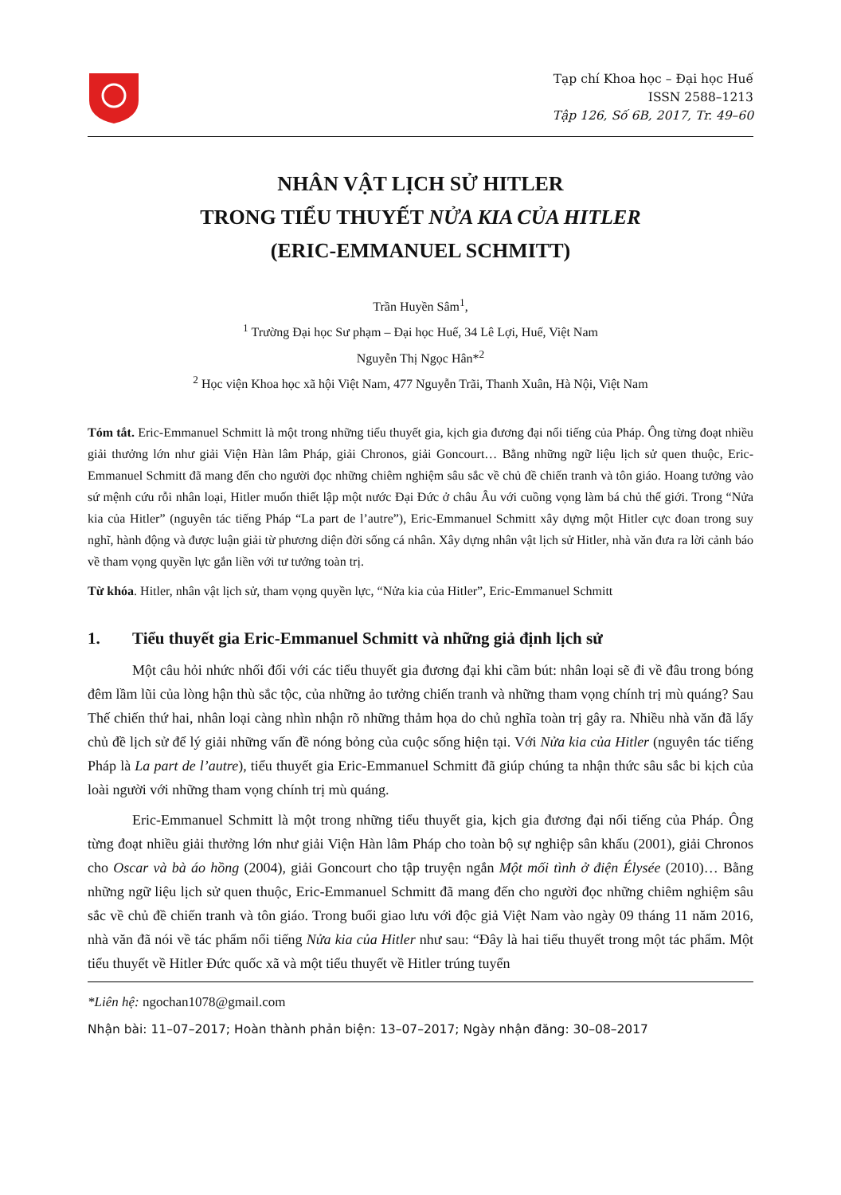Tạp chí Khoa học – Đại học Huế
ISSN 2588–1213
Tập 126, Số 6B, 2017, Tr. 49–60
NHÂN VẬT LỊCH SỬ HITLER
TRONG TIỂU THUYẾT NỬA KIA CỦA HITLER
(ERIC-EMMANUEL SCHMITT)
Trần Huyền Sâm<sup>1</sup>,
<sup>1</sup> Trường Đại học Sư phạm – Đại học Huế, 34 Lê Lợi, Huế, Việt Nam
Nguyễn Thị Ngọc Hân*<sup>2</sup>
<sup>2</sup> Học viện Khoa học xã hội Việt Nam, 477 Nguyễn Trãi, Thanh Xuân, Hà Nội, Việt Nam
Tóm tắt. Eric-Emmanuel Schmitt là một trong những tiểu thuyết gia, kịch gia đương đại nổi tiếng của Pháp. Ông từng đoạt nhiều giải thưởng lớn như giải Viện Hàn lâm Pháp, giải Chronos, giải Goncourt… Bằng những ngữ liệu lịch sử quen thuộc, Eric-Emmanuel Schmitt đã mang đến cho người đọc những chiêm nghiệm sâu sắc về chủ đề chiến tranh và tôn giáo. Hoang tưởng vào sứ mệnh cứu rỗi nhân loại, Hitler muốn thiết lập một nước Đại Đức ở châu Âu với cuồng vọng làm bá chủ thế giới. Trong “Nửa kia của Hitler” (nguyên tác tiếng Pháp “La part de l’autre”), Eric-Emmanuel Schmitt xây dựng một Hitler cực đoan trong suy nghĩ, hành động và được luận giải từ phương diện đời sống cá nhân. Xây dựng nhân vật lịch sử Hitler, nhà văn đưa ra lời cảnh báo về tham vọng quyền lực gắn liền với tư tưởng toàn trị.
Từ khóa. Hitler, nhân vật lịch sử, tham vọng quyền lực, “Nửa kia của Hitler”, Eric-Emmanuel Schmitt
1. Tiểu thuyết gia Eric-Emmanuel Schmitt và những giả định lịch sử
Một câu hỏi nhức nhối đối với các tiểu thuyết gia đương đại khi cầm bút: nhân loại sẽ đi về đâu trong bóng đêm lầm lũi của lòng hận thù sắc tộc, của những ảo tưởng chiến tranh và những tham vọng chính trị mù quáng? Sau Thế chiến thứ hai, nhân loại càng nhìn nhận rõ những thảm họa do chủ nghĩa toàn trị gây ra. Nhiều nhà văn đã lấy chủ đề lịch sử để lý giải những vấn đề nóng bỏng của cuộc sống hiện tại. Với Nửa kia của Hitler (nguyên tác tiếng Pháp là La part de l’autre), tiểu thuyết gia Eric-Emmanuel Schmitt đã giúp chúng ta nhận thức sâu sắc bi kịch của loài người với những tham vọng chính trị mù quáng.
Eric-Emmanuel Schmitt là một trong những tiểu thuyết gia, kịch gia đương đại nổi tiếng của Pháp. Ông từng đoạt nhiều giải thưởng lớn như giải Viện Hàn lâm Pháp cho toàn bộ sự nghiệp sân khấu (2001), giải Chronos cho Oscar và bà áo hồng (2004), giải Goncourt cho tập truyện ngắn Một mối tình ở điện Élysée (2010)… Bằng những ngữ liệu lịch sử quen thuộc, Eric-Emmanuel Schmitt đã mang đến cho người đọc những chiêm nghiệm sâu sắc về chủ đề chiến tranh và tôn giáo. Trong buổi giao lưu với độc giả Việt Nam vào ngày 09 tháng 11 năm 2016, nhà văn đã nói về tác phẩm nổi tiếng Nửa kia của Hitler như sau: “Đây là hai tiểu thuyết trong một tác phẩm. Một tiểu thuyết về Hitler Đức quốc xã và một tiểu thuyết về Hitler trúng tuyển
*Liên hệ: ngochan1078@gmail.com
Nhận bài: 11–07–2017; Hoàn thành phản biện: 13–07–2017; Ngày nhận đăng: 30–08–2017